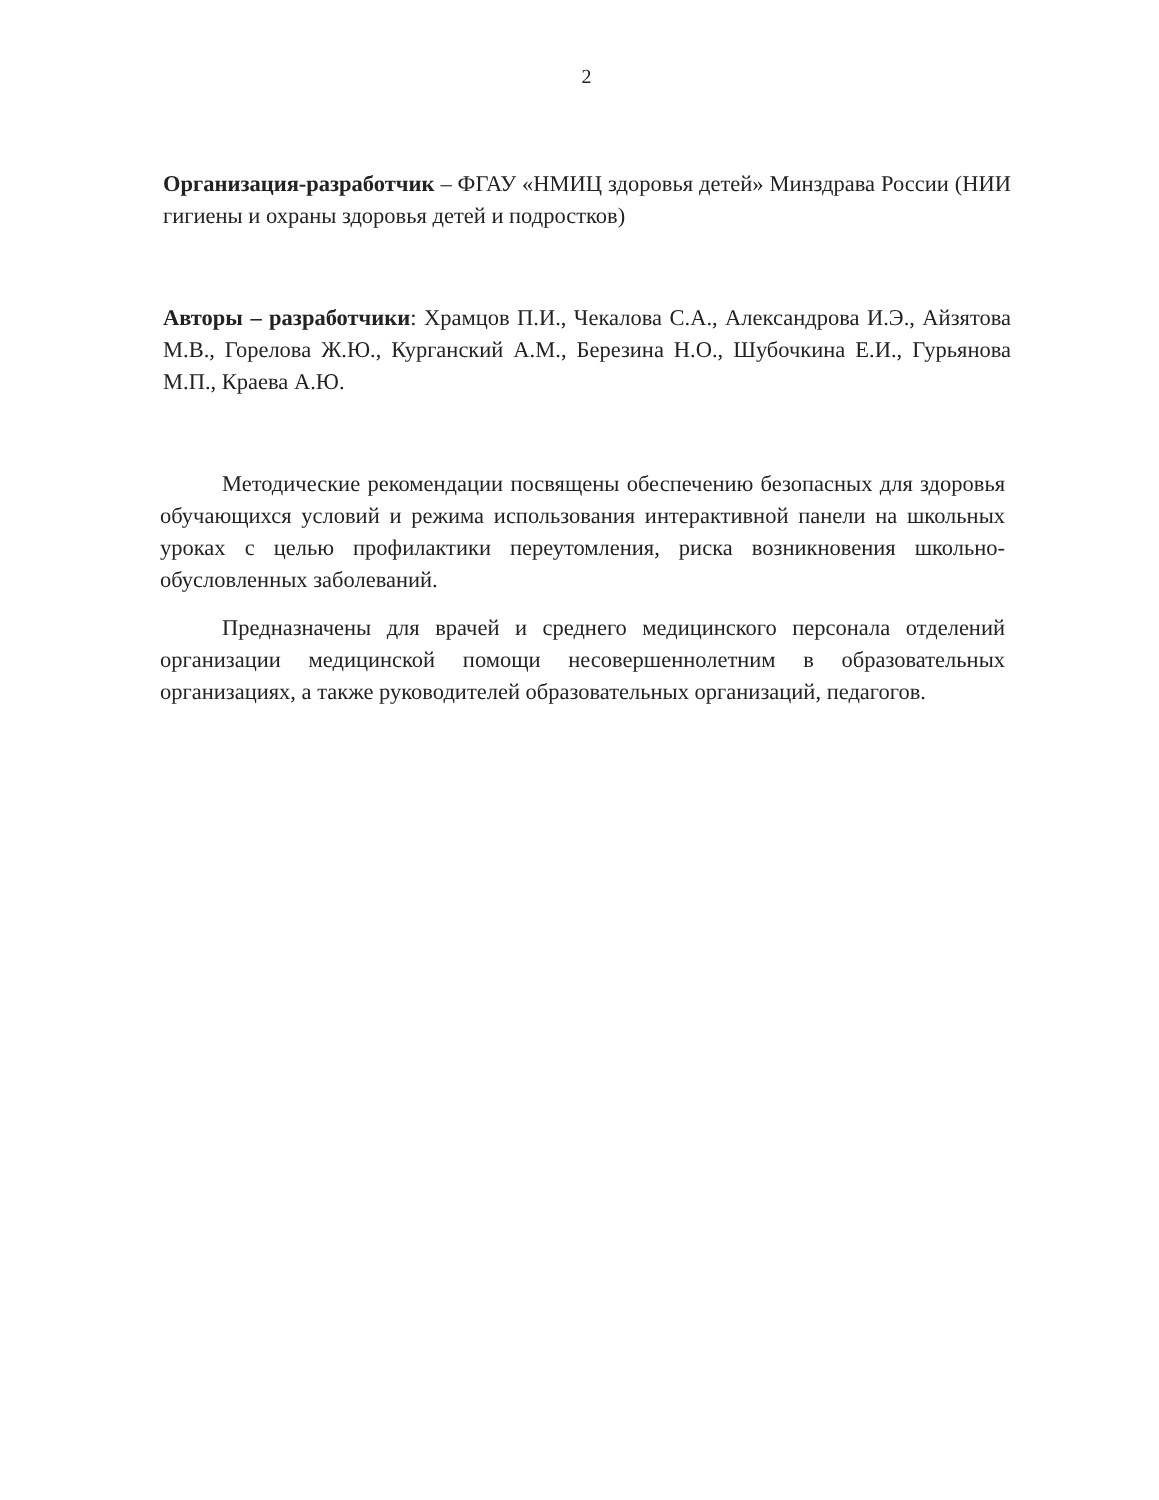2
Организация-разработчик – ФГАУ «НМИЦ здоровья детей» Минздрава России (НИИ гигиены и охраны здоровья детей и подростков)
Авторы – разработчики: Храмцов П.И., Чекалова С.А., Александрова И.Э., Айзятова М.В., Горелова Ж.Ю., Курганский А.М., Березина Н.О., Шубочкина Е.И., Гурьянова М.П., Краева А.Ю.
Методические рекомендации посвящены обеспечению безопасных для здоровья обучающихся условий и режима использования интерактивной панели на школьных уроках с целью профилактики переутомления, риска возникновения школьно-обусловленных заболеваний.
Предназначены для врачей и среднего медицинского персонала отделений организации медицинской помощи несовершеннолетним в образовательных организациях, а также руководителей образовательных организаций, педагогов.